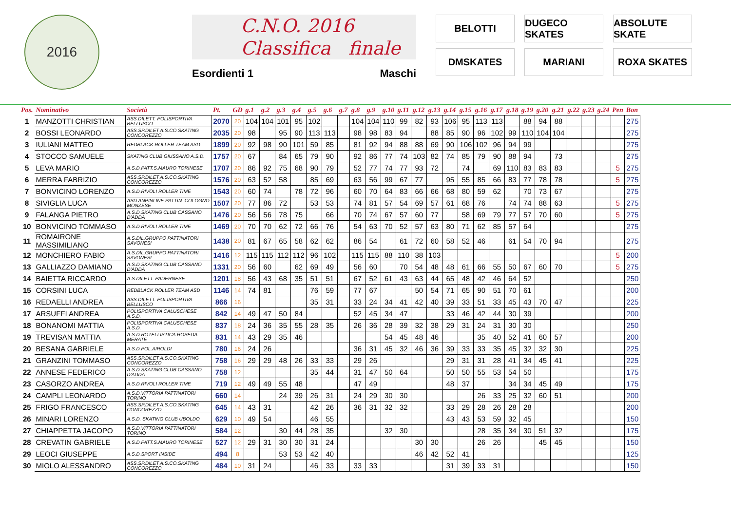2016
C.N.O. 2016
Classifica finale
Esordienti 1 Maschi
BELOTTI
DUGECO SKATES
ABSOLUTE SKATE
DMSKATES
MARIANI
ROXA SKATES
| Pos. | Nominativo | Società | Pt. | GD | g.1 | g.2 | g.3 | g.4 | g.5 | g.6 | g.7 | g.8 | g.9 | g.10 | g.11 | g.12 | g.13 | g.14 | g.15 | g.16 | g.17 | g.18 | g.19 | g.20 | g.21 | g.22 | g.23 | g.24 | Pen | Bon |
| --- | --- | --- | --- | --- | --- | --- | --- | --- | --- | --- | --- | --- | --- | --- | --- | --- | --- | --- | --- | --- | --- | --- | --- | --- | --- | --- | --- | --- | --- | --- |
| 1 | MANZOTTI CHRISTIAN | ASS.DILETT. POLISPORTIVA BELLUSCO | 2070 | 20 | 104 | 104 | 101 | 95 | 102 | | | 104 | 104 | 110 | 99 | 82 | 93 | 106 | 95 | 113 | 113 | | 88 | 94 | 88 | | | | | 275 |
| 2 | BOSSI LEONARDO | ASS.SP.DILET.A.S.CO.SKATING CONCOREZZO | 2035 | 20 | 98 | | 95 | 90 | 113 | 113 | | 98 | 98 | 83 | 94 | | 88 | 85 | 90 | 96 | 102 | 99 | 110 | 104 | 104 | | | | | 275 |
| 3 | IULIANI MATTEO | REDBLACK ROLLER TEAM ASD | 1899 | 20 | 92 | 98 | 90 | 101 | 59 | 85 | | 81 | 92 | 94 | 88 | 88 | 69 | 90 | 106 | 102 | 96 | 94 | 99 | | | | | | | 275 |
| 4 | STOCCO SAMUELE | SKATING CLUB GIUSSANO A.S.D. | 1757 | 20 | 67 | | 84 | 65 | 79 | 90 | | 92 | 86 | 77 | 74 | 103 | 82 | 74 | 85 | 79 | 90 | 88 | 94 | | 73 | | | | | 275 |
| 5 | LEVA MARIO | A.S.D.PATT.S.MAURO TORINESE | 1707 | 20 | 86 | 92 | 75 | 68 | 90 | 79 | | 52 | 77 | 74 | 77 | 93 | 72 | | 74 | | 69 | 110 | 83 | 83 | 83 | | | | 5 | 275 |
| 6 | MERRA FABRIZIO | ASS.SP.DILET.A.S.CO.SKATING CONCOREZZO | 1576 | 20 | 63 | 52 | 58 | | 85 | 69 | | 63 | 56 | 99 | 67 | 77 | | 95 | 55 | 85 | 66 | 83 | 77 | 78 | 78 | | | | 5 | 275 |
| 7 | BONVICINO LORENZO | A.S.D.RIVOLI ROLLER TIME | 1543 | 20 | 60 | 74 | | 78 | 72 | 96 | | 60 | 70 | 64 | 83 | 66 | 66 | 68 | 80 | 59 | 62 | | 70 | 73 | 67 | | | | | 275 |
| 8 | SIVIGLIA LUCA | ASD ANPINLINE PATTIN. COLOGNO MONZESE | 1507 | 20 | 77 | 86 | 72 | | 53 | 53 | | 74 | 81 | 57 | 54 | 69 | 57 | 61 | 68 | 76 | | 74 | 74 | 88 | 63 | | | | 5 | 275 |
| 9 | FALANGA PIETRO | A.S.D.SKATING CLUB CASSANO D'ADDA | 1476 | 20 | 56 | 56 | 78 | 75 | | 66 | | 70 | 74 | 67 | 57 | 60 | 77 | | 58 | 69 | 79 | 77 | 57 | 70 | 60 | | | | 5 | 275 |
| 10 | BONVICINO TOMMASO | A.S.D.RIVOLI ROLLER TIME | 1469 | 20 | 70 | 70 | 62 | 72 | 66 | 76 | | 54 | 63 | 70 | 52 | 57 | 63 | 80 | 71 | 62 | 85 | 57 | 64 | | | | | | | 275 |
| 11 | ROMAIRONE MASSIMILIANO | A.S.DIL.GRUPPO PATTINATORI SAVONESI | 1438 | 20 | 81 | 67 | 65 | 58 | 62 | 62 | | 86 | 54 | | 61 | 72 | 60 | 58 | 52 | 46 | | 61 | 54 | 70 | 94 | | | | | 275 |
| 12 | MONCHIERO FABIO | A.S.DIL.GRUPPO PATTINATORI SAVONESI | 1416 | 12 | 115 | 115 | 112 | 112 | 96 | 102 | | 115 | 115 | 88 | 110 | 38 | 103 | | | | | | | | | | | | 5 | 200 |
| 13 | GALLIAZZO DAMIANO | A.S.D.SKATING CLUB CASSANO D'ADDA | 1331 | 20 | 56 | 60 | | 62 | 69 | 49 | | 56 | 60 | | 70 | 54 | 48 | 48 | 61 | 66 | 55 | 50 | 67 | 60 | 70 | | | | 5 | 275 |
| 14 | BAIETTA RICCARDO | A.S.DILETT. PADERNESE | 1201 | 18 | 56 | 43 | 68 | 35 | 51 | 51 | | 67 | 52 | 61 | 43 | 63 | 44 | 65 | 48 | 42 | 46 | 64 | 52 | | | | | | | 250 |
| 15 | CORSINI LUCA | REDBLACK ROLLER TEAM ASD | 1146 | 14 | 74 | 81 | | | 76 | 59 | | 77 | 67 | | | 50 | 54 | 71 | 65 | 90 | 51 | 70 | 61 | | | | | | | 200 |
| 16 | REDAELLI ANDREA | ASS.DILETT. POLISPORTIVA BELLUSCO | 866 | 16 | | | | | 35 | 31 | | 33 | 24 | 34 | 41 | 42 | 40 | 39 | 33 | 51 | 33 | 45 | 43 | 70 | 47 | | | | | 225 |
| 17 | ARSUFFI ANDREA | POLISPORTIVA CALUSCHESE A.S.D. | 842 | 14 | 49 | 47 | 50 | 84 | | | | 52 | 45 | 34 | 47 | | | 33 | 46 | 42 | 44 | 30 | 39 | | | | | | | 200 |
| 18 | BONANOMI MATTIA | POLISPORTIVA CALUSCHESE A.S.D. | 837 | 18 | 24 | 36 | 35 | 55 | 28 | 35 | | 26 | 36 | 28 | 39 | 32 | 38 | 29 | 31 | 24 | 31 | 30 | 30 | | | | | | | 250 |
| 19 | TREVISAN MATTIA | A.S.D.ROTELLISTICA ROSEDA MERATE | 831 | 14 | 43 | 29 | 35 | 46 | | | | | | 54 | 45 | 48 | 46 | | | 35 | 40 | 52 | 41 | 60 | 57 | | | | | 200 |
| 20 | BESANA GABRIELE | A.S.D.POL.AIROLDI | 780 | 16 | 24 | 26 | | | | | | 36 | 31 | 45 | 32 | 46 | 36 | 39 | 33 | 33 | 35 | 45 | 32 | 32 | 30 | | | | | 225 |
| 21 | GRANZINI TOMMASO | ASS.SP.DILET.A.S.CO.SKATING CONCOREZZO | 758 | 16 | 29 | 29 | 48 | 26 | 33 | 33 | | 29 | 26 | | | | | 29 | 31 | 31 | 28 | 41 | 34 | 45 | 41 | | | | | 225 |
| 22 | ANNESE FEDERICO | A.S.D.SKATING CLUB CASSANO D'ADDA | 758 | 12 | | | | | 35 | 44 | | 31 | 47 | 50 | 64 | | | 50 | 50 | 55 | 53 | 54 | 50 | | | | | | | 175 |
| 23 | CASORZO ANDREA | A.S.D.RIVOLI ROLLER TIME | 719 | 12 | 49 | 49 | 55 | 48 | | | | 47 | 49 | | | | | 48 | 37 | | | 34 | 34 | 45 | 49 | | | | | 175 |
| 24 | CAMPLI LEONARDO | A.S.D.VITTORIA PATTINATORI TORINO | 660 | 14 | | | 24 | 39 | 26 | 31 | | 24 | 29 | 30 | 30 | | | | | 26 | 33 | 25 | 32 | 60 | 51 | | | | | 200 |
| 25 | FRIGO FRANCESCO | ASS.SP.DILET.A.S.CO.SKATING CONCOREZZO | 645 | 14 | 43 | 31 | | | 42 | 26 | | 36 | 31 | 32 | 32 | | | 33 | 29 | 28 | 26 | 28 | 28 | | | | | | | 200 |
| 26 | MINARI LORENZO | A.S.D. SKATING CLUB UBOLDO | 629 | 10 | 49 | 54 | | | 46 | 55 | | | | | | | | 43 | 43 | 53 | 59 | 32 | 45 | | | | | | | 150 |
| 27 | CHIAPPETTA JACOPO | A.S.D.VITTORIA PATTINATORI TORINO | 584 | 12 | | | 30 | 44 | 28 | 35 | | | | 32 | 30 | | | | | 28 | 35 | 34 | 30 | 51 | 32 | | | | | 175 |
| 28 | CREVATIN GABRIELE | A.S.D.PATT.S.MAURO TORINESE | 527 | 12 | 29 | 31 | 30 | 30 | 31 | 24 | | | | | | 30 | 30 | | | 26 | 26 | | | 45 | 45 | | | | | 150 |
| 29 | LEOCI GIUSEPPE | A.S.D.SPORT INSIDE | 494 | 8 | | | 53 | 53 | 42 | 40 | | | | | | 46 | 42 | 52 | 41 | | | | | | | | | | | 125 |
| 30 | MIOLO ALESSANDRO | ASS.SP.DILET.A.S.CO.SKATING CONCOREZZO | 484 | 10 | 31 | 24 | | | 46 | 33 | | 33 | 33 | | | | | 31 | 39 | 33 | 31 | | | | | | | | | 150 |